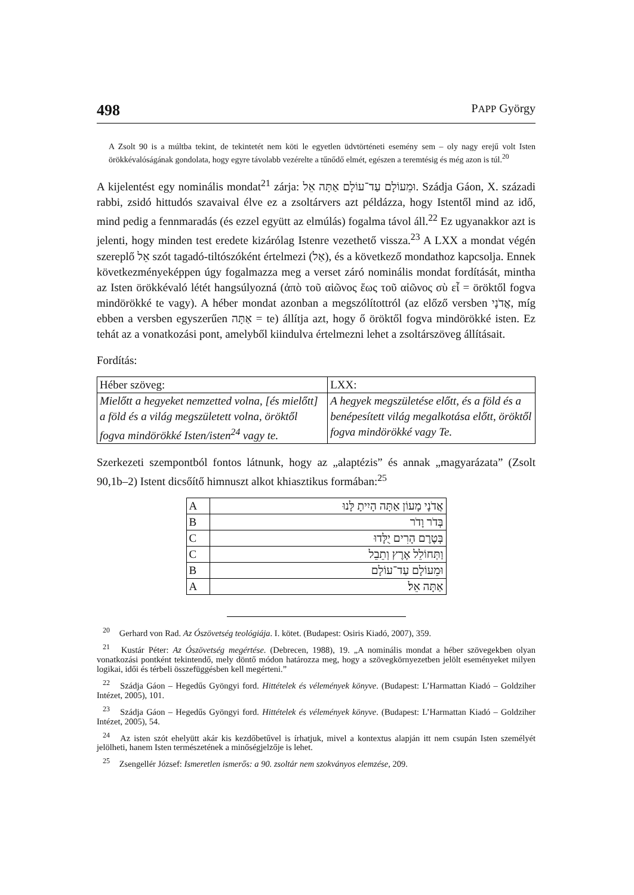498 PAPP György
A Zsolt 90 is a múltba tekint, de tekintetét nem köti le egyetlen üdvtörténeti esemény sem – oly nagy erejű volt Isten örökkévalóságának gondolata, hogy egyre távolabb vezérelte a tűnődő elmét, egészen a teremtésig és még azon is túl.<sup>20</sup>
A kijelentést egy nominális mondat<sup>21</sup> zárja: וּמֵעוֹלָם עַד־עוֹלָם אַתָּה אֵל. Szádja Gáon, X. századi rabbi, zsidó hittudós szavaival élve ez a zsoltárvers azt példázza, hogy Istentől mind az idő, mind pedig a fennmaradás (és ezzel együtt az elmúlás) fogalma távol áll.<sup>22</sup> Ez ugyanakkor azt is jelenti, hogy minden test eredete kizárólag Istenre vezethető vissza.<sup>23</sup> A LXX a mondat végén szereplő אֵל szót tagadó-tiltószóként értelmezi (אַל), és a következő mondathoz kapcsolja. Ennek következményeképpen úgy fogalmazza meg a verset záró nominális mondat fordítását, mintha az Isten örökkévaló létét hangsúlyozná (ἀπὸ τοῦ αἰῶνος ἕως τοῦ αἰῶνος σὺ εἶ = öröktől fogva mindörökké te vagy). A héber mondat azonban a megszólítottról (az előző versben אֲדֹנָי, míg ebben a versben egyszerűen אַתָּה = te) állítja azt, hogy ő öröktől fogva mindörökké isten. Ez tehát az a vonatkozási pont, amelyből kiindulva értelmezni lehet a zsoltárszöveg állításait.
Fordítás:
| Héber szöveg: | LXX: |
| Mielőtt a hegyeket nemzetted volna, [és mielőtt] a föld és a világ megszületett volna, öröktől fogva mindörökké Isten/isten<sup>24</sup> vagy te. | A hegyek megszületése előtt, és a föld és a benépesített világ megalkotása előtt, öröktől fogva mindörökké vagy Te. |
Szerkezeti szempontból fontos látnunk, hogy az „alaptézis” és annak „magyarázata” (Zsolt 90,1b–2) Istent dicsőítő himnuszt alkot khiasztikus formában:<sup>25</sup>
| A | אֲדֹנָי מָעוֹן אַתָּה הָיִיתָ לָּנוּ |
| B | בְּדֹר וָדֹר |
| C | בְּטֶרֶם הָרִים יֻלָּדוּ |
| C | וַתְּחוֹלֵל אֶרֶץ וְתֵבֵל |
| B | וּמֵעוֹלָם עַד־עוֹלָם |
| A | אַתָּה אֵל׃ |
<sup>20</sup> Gerhard von Rad. Az Ószövetség teológiája. I. kötet. (Budapest: Osiris Kiadó, 2007), 359.
<sup>21</sup> Kustár Péter: Az Ószövetség megértése. (Debrecen, 1988), 19. „A nominális mondat a héber szövegekben olyan vonatkozási pontként tekintendő, mely döntő módon határozza meg, hogy a szövegkörnyezetben jelölt eseményeket milyen logikai, idői és térbeli összefüggésben kell megérteni.”
<sup>22</sup> Szádja Gáon – Hegedűs Gyöngyi ford. Hittételek és vélemények könyve. (Budapest: L’Harmattan Kiadó – Goldziher Intézet, 2005), 101.
<sup>23</sup> Szádja Gáon – Hegedűs Gyöngyi ford. Hittételek és vélemények könyve. (Budapest: L’Harmattan Kiadó – Goldziher Intézet, 2005), 54.
<sup>24</sup> Az isten szót ehelyütt akár kis kezdőbetűvel is írhatjuk, mivel a kontextus alapján itt nem csupán Isten személyét jelölheti, hanem Isten természetének a minőségjelzője is lehet.
<sup>25</sup> Zsengellér József: Ismeretlen ismerős: a 90. zsoltár nem szokványos elemzése, 209.